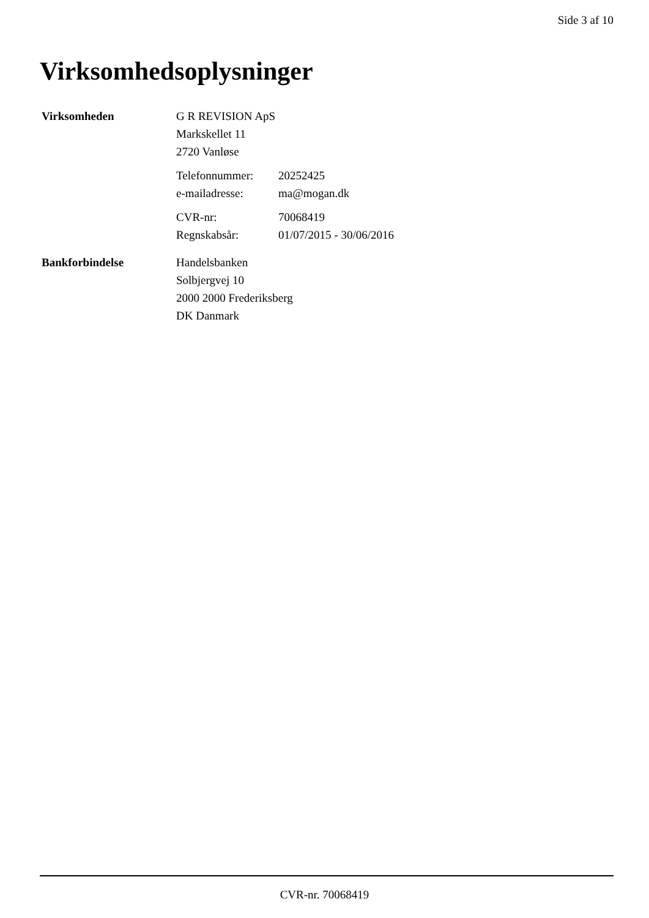Side 3 af 10
Virksomhedsoplysninger
Virksomheden
G R REVISION ApS
Markskellet 11
2720 Vanløse
Telefonnummer: 20252425
e-mailadresse: ma@mogan.dk
CVR-nr: 70068419
Regnskabsår: 01/07/2015 - 30/06/2016
Bankforbindelse
Handelsbanken
Solbjergvej 10
2000 2000 Frederiksberg
DK Danmark
CVR-nr. 70068419